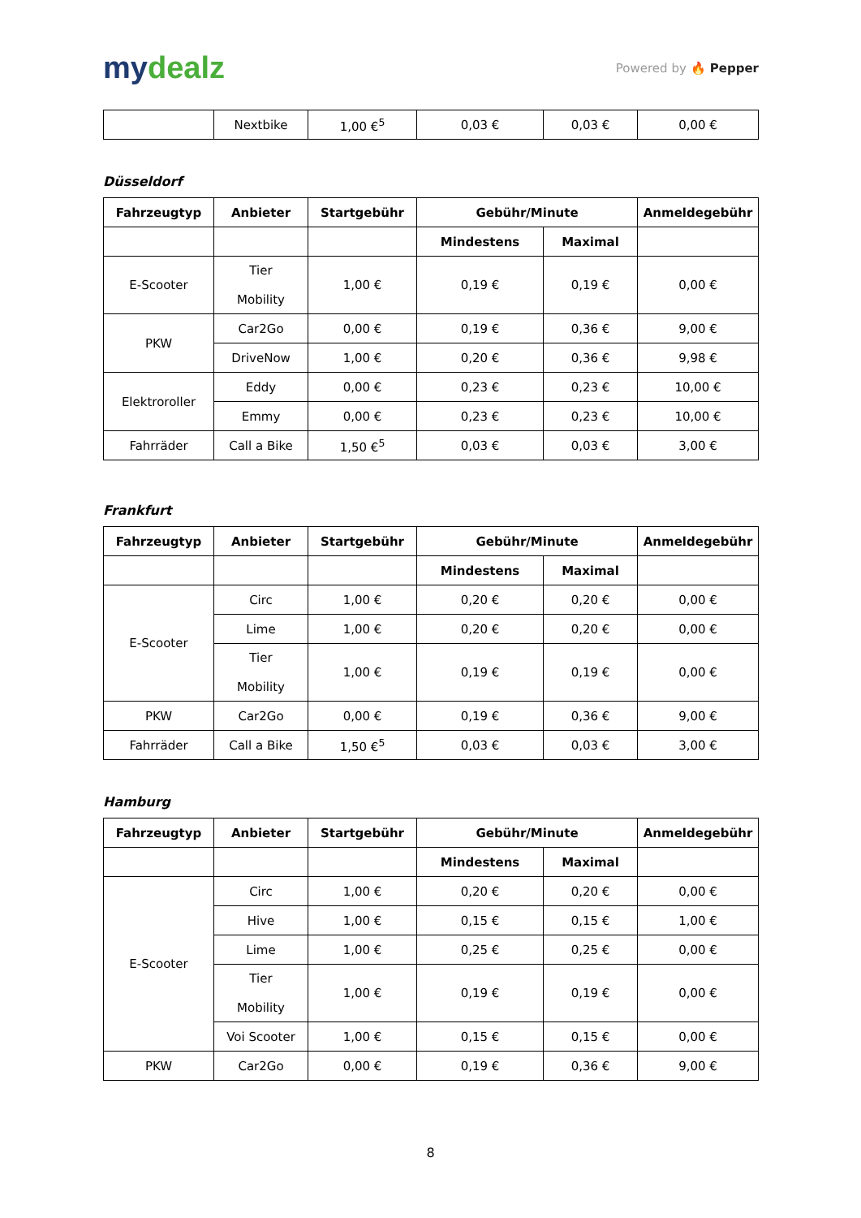mydealz
Powered by 🔥 Pepper
| | Nextbike | 1,00 €<sup>5</sup> | 0,03 € | 0,03 € | 0,00 € |
Düsseldorf
| Fahrzeugtyp | Anbieter | Startgebühr | Gebühr/Minute | | Anmeldegebühr |
| --- | --- | --- | --- | --- | --- |
| | | | Mindestens | Maximal | |
| E-Scooter | Tier Mobility | 1,00 € | 0,19 € | 0,19 € | 0,00 € |
| PKW | Car2Go | 0,00 € | 0,19 € | 0,36 € | 9,00 € |
| | DriveNow | 1,00 € | 0,20 € | 0,36 € | 9,98 € |
| Elektroroller | Eddy | 0,00 € | 0,23 € | 0,23 € | 10,00 € |
| | Emmy | 0,00 € | 0,23 € | 0,23 € | 10,00 € |
| Fahrräder | Call a Bike | 1,50 €<sup>5</sup> | 0,03 € | 0,03 € | 3,00 € |
Frankfurt
| Fahrzeugtyp | Anbieter | Startgebühr | Gebühr/Minute | | Anmeldegebühr |
| --- | --- | --- | --- | --- | --- |
| | | | Mindestens | Maximal | |
| E-Scooter | Circ | 1,00 € | 0,20 € | 0,20 € | 0,00 € |
| | Lime | 1,00 € | 0,20 € | 0,20 € | 0,00 € |
| | Tier Mobility | 1,00 € | 0,19 € | 0,19 € | 0,00 € |
| PKW | Car2Go | 0,00 € | 0,19 € | 0,36 € | 9,00 € |
| Fahrräder | Call a Bike | 1,50 €<sup>5</sup> | 0,03 € | 0,03 € | 3,00 € |
Hamburg
| Fahrzeugtyp | Anbieter | Startgebühr | Gebühr/Minute | | Anmeldegebühr |
| --- | --- | --- | --- | --- | --- |
| | | | Mindestens | Maximal | |
| E-Scooter | Circ | 1,00 € | 0,20 € | 0,20 € | 0,00 € |
| | Hive | 1,00 € | 0,15 € | 0,15 € | 1,00 € |
| | Lime | 1,00 € | 0,25 € | 0,25 € | 0,00 € |
| | Tier Mobility | 1,00 € | 0,19 € | 0,19 € | 0,00 € |
| | Voi Scooter | 1,00 € | 0,15 € | 0,15 € | 0,00 € |
| PKW | Car2Go | 0,00 € | 0,19 € | 0,36 € | 9,00 € |
8